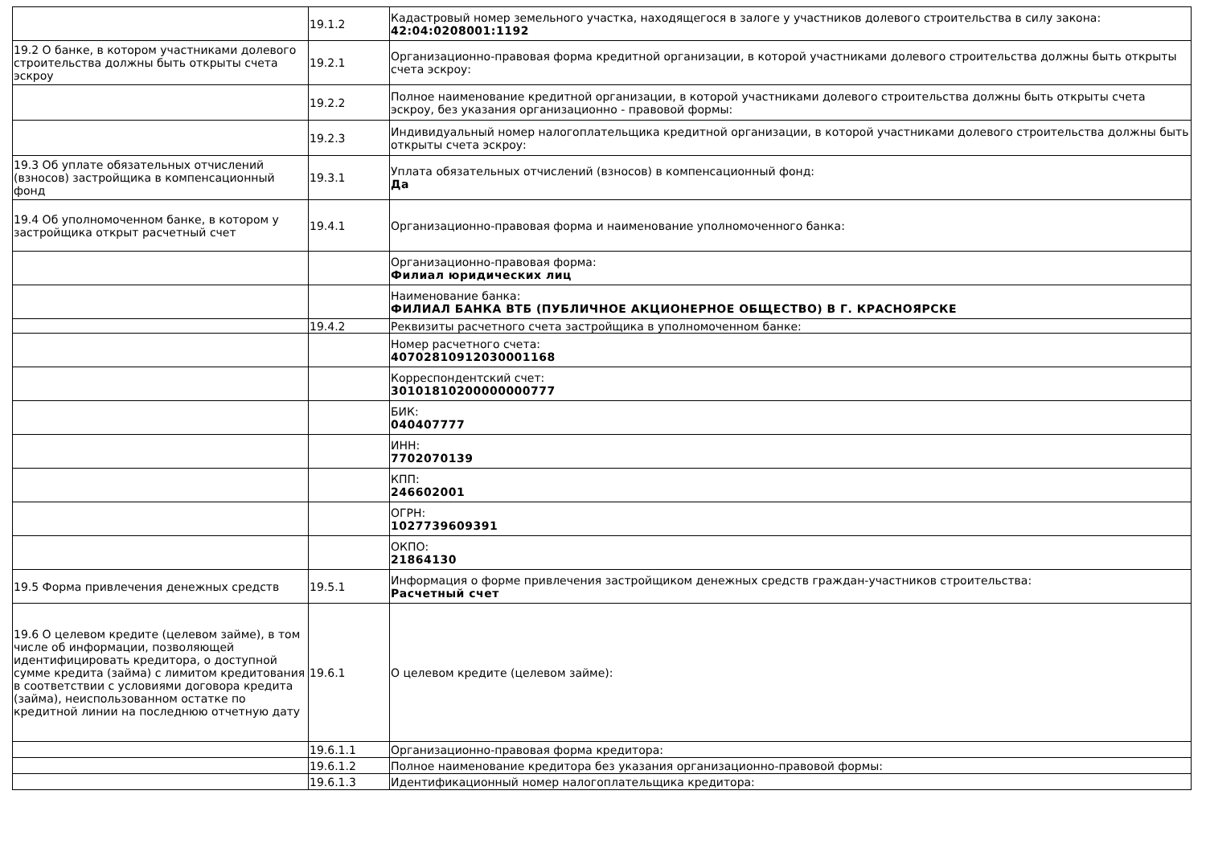| | 19.1.2 | Кадастровый номер земельного участка, находящегося в залоге у участников долевого строительства в силу закона: 42:04:0208001:1192 |
| 19.2 О банке, в котором участниками долевого строительства должны быть открыты счета эскроу | 19.2.1 | Организационно-правовая форма кредитной организации, в которой участниками долевого строительства должны быть открыты счета эскроу: |
| | 19.2.2 | Полное наименование кредитной организации, в которой участниками долевого строительства должны быть открыты счета эскроу, без указания организационно - правовой формы: |
| | 19.2.3 | Индивидуальный номер налогоплательщика кредитной организации, в которой участниками долевого строительства должны быть открыты счета эскроу: |
| 19.3 Об уплате обязательных отчислений (взносов) застройщика в компенсационный фонд | 19.3.1 | Уплата обязательных отчислений (взносов) в компенсационный фонд: Да |
| 19.4 Об уполномоченном банке, в котором у застройщика открыт расчетный счет | 19.4.1 | Организационно-правовая форма и наименование уполномоченного банка: |
| | | Организационно-правовая форма: Филиал юридических лиц |
| | | Наименование банка: ФИЛИАЛ БАНКА ВТБ (ПУБЛИЧНОЕ АКЦИОНЕРНОЕ ОБЩЕСТВО) В Г. КРАСНОЯРСКЕ |
| | 19.4.2 | Реквизиты расчетного счета застройщика в уполномоченном банке: |
| | | Номер расчетного счета: 40702810912030001168 |
| | | Корреспондентский счет: 30101810200000000777 |
| | | БИК: 040407777 |
| | | ИНН: 7702070139 |
| | | КПП: 246602001 |
| | | ОГРН: 1027739609391 |
| | | ОКПО: 21864130 |
| 19.5 Форма привлечения денежных средств | 19.5.1 | Информация о форме привлечения застройщиком денежных средств граждан-участников строительства: Расчетный счет |
| 19.6 О целевом кредите (целевом займе), в том числе об информации, позволяющей идентифицировать кредитора, о доступной сумме кредита (займа) с лимитом кредитования в соответствии с условиями договора кредита (займа), неиспользованном остатке по кредитной линии на последнюю отчетную дату | 19.6.1 | О целевом кредите (целевом займе): |
| | 19.6.1.1 | Организационно-правовая форма кредитора: |
| | 19.6.1.2 | Полное наименование кредитора без указания организационно-правовой формы: |
| | 19.6.1.3 | Идентификационный номер налогоплательщика кредитора: |